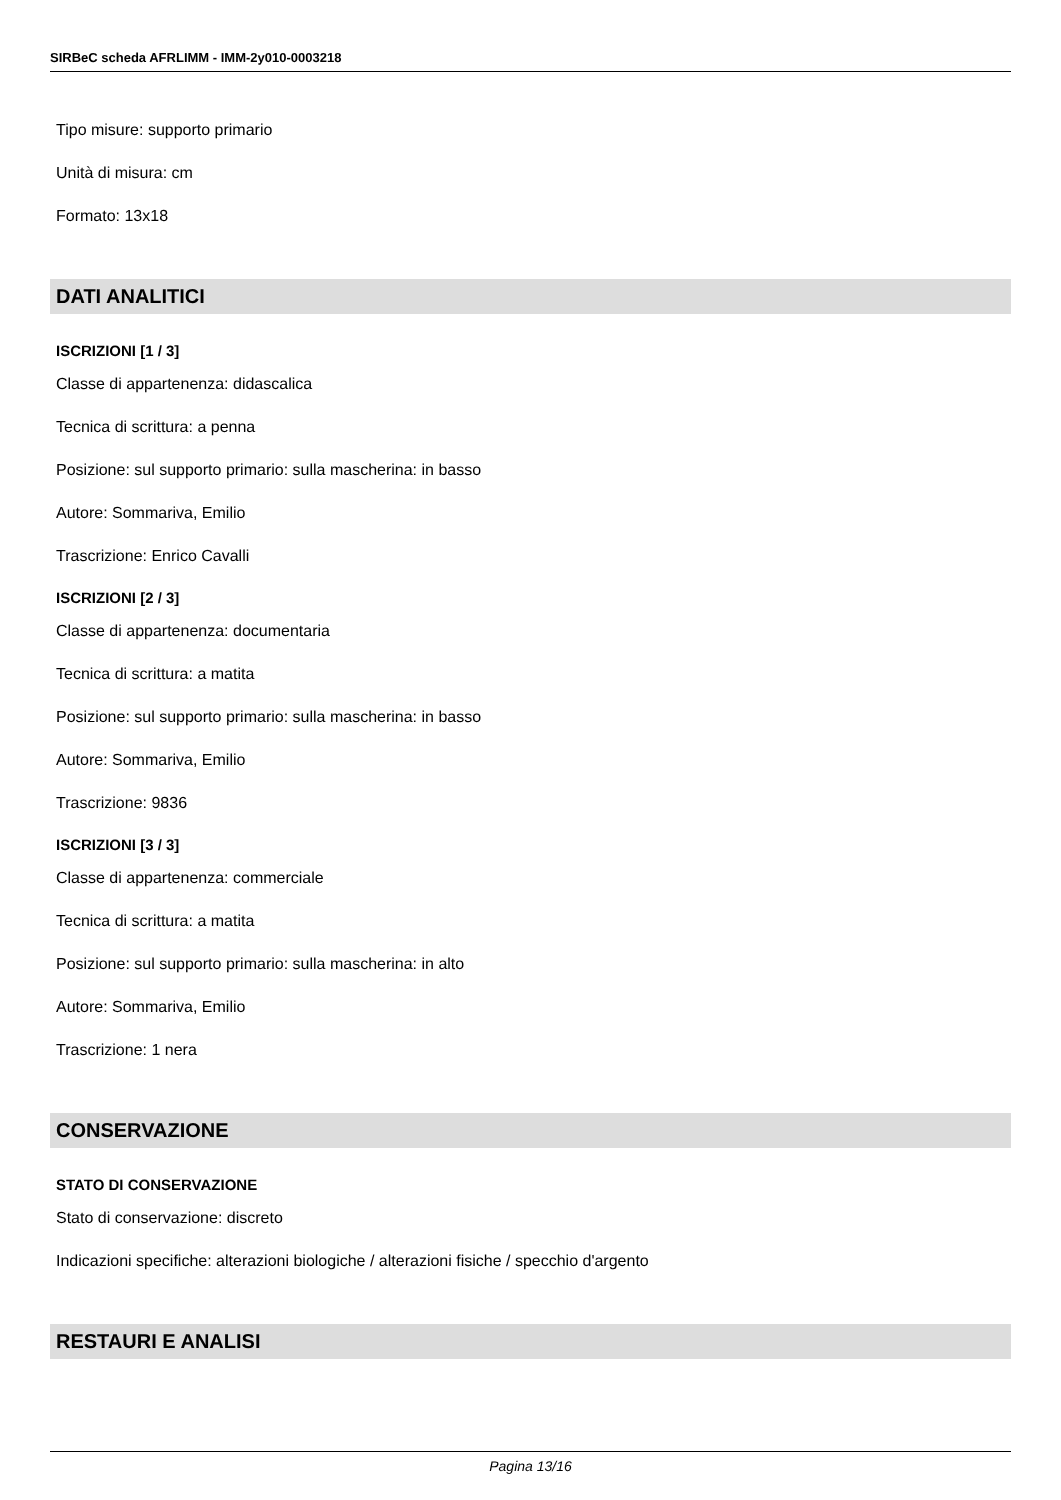SIRBeC scheda AFRLIMM - IMM-2y010-0003218
Tipo misure: supporto primario
Unità di misura: cm
Formato: 13x18
DATI ANALITICI
ISCRIZIONI [1 / 3]
Classe di appartenenza: didascalica
Tecnica di scrittura: a penna
Posizione: sul supporto primario: sulla mascherina: in basso
Autore: Sommariva, Emilio
Trascrizione: Enrico Cavalli
ISCRIZIONI [2 / 3]
Classe di appartenenza: documentaria
Tecnica di scrittura: a matita
Posizione: sul supporto primario: sulla mascherina: in basso
Autore: Sommariva, Emilio
Trascrizione: 9836
ISCRIZIONI [3 / 3]
Classe di appartenenza: commerciale
Tecnica di scrittura: a matita
Posizione: sul supporto primario: sulla mascherina: in alto
Autore: Sommariva, Emilio
Trascrizione: 1 nera
CONSERVAZIONE
STATO DI CONSERVAZIONE
Stato di conservazione: discreto
Indicazioni specifiche: alterazioni biologiche / alterazioni fisiche / specchio d'argento
RESTAURI E ANALISI
Pagina 13/16